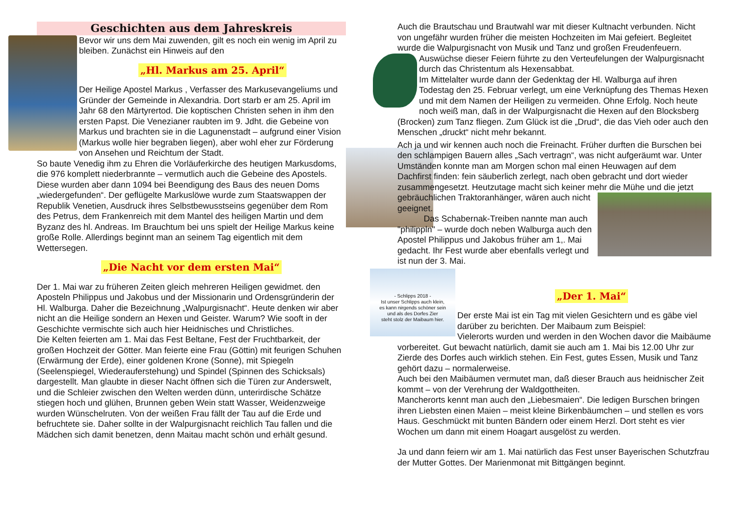Geschichten aus dem Jahreskreis
Bevor wir uns dem Mai zuwenden, gilt es noch ein wenig im April zu bleiben. Zunächst ein Hinweis auf den
„Hl. Markus am 25. April“
Der Heilige Apostel Markus , Verfasser des Markusevangeliums und Gründer der Gemeinde in Alexandria. Dort starb er am 25. April im Jahr 68 den Märtyrertod. Die koptischen Christen sehen in ihm den ersten Papst. Die Venezianer raubten im 9. Jdht. die Gebeine von Markus und brachten sie in die Lagunenstadt – aufgrund einer Vision (Markus wolle hier begraben liegen), aber wohl eher zur Förderung von Ansehen und Reichtum der Stadt.
So baute Venedig ihm zu Ehren die Vorläuferkirche des heutigen Markusdoms, die 976 komplett niederbrannte – vermutlich auch die Gebeine des Apostels. Diese wurden aber dann 1094 bei Beendigung des Baus des neuen Doms „wiedergefunden“. Der geflügelte Markuslöwe wurde zum Staatswappen der Republik Venetien, Ausdruck ihres Selbstbewusstseins gegenüber dem Rom des Petrus, dem Frankenreich mit dem Mantel des heiligen Martin und dem Byzanz des hl. Andreas. Im Brauchtum bei uns spielt der Heilige Markus keine große Rolle. Allerdings beginnt man an seinem Tag eigentlich mit dem Wettersegen.
„Die Nacht vor dem ersten Mai“
Der 1. Mai war zu früheren Zeiten gleich mehreren Heiligen gewidmet. den Aposteln Philippus und Jakobus und der Missionarin und Ordensgründerin der Hl. Walburga. Daher die Bezeichnung „Walpurgisnacht“. Heute denken wir aber nicht an die Heilige sondern an Hexen und Geister. Warum? Wie sooft in der Geschichte vermischte sich auch hier Heidnisches und Christliches.
Die Kelten feierten am 1. Mai das Fest Beltane, Fest der Fruchtbarkeit, der großen Hochzeit der Götter. Man feierte eine Frau (Göttin) mit feurigen Schuhen (Erwärmung der Erde), einer goldenen Krone (Sonne), mit Spiegeln (Seelenspiegel, Wiederauferstehung) und Spindel (Spinnen des Schicksals) dargestellt. Man glaubte in dieser Nacht öffnen sich die Türen zur Anderswelt, und die Schleier zwischen den Welten werden dünn, unterirdische Schätze stiegen hoch und glühen, Brunnen geben Wein statt Wasser, Weidenzweige wurden Wünschelruten. Von der weißen Frau fällt der Tau auf die Erde und befruchtete sie. Daher sollte in der Walpurgisnacht reichlich Tau fallen und die Mädchen sich damit benetzen, denn Maitau macht schön und erhält gesund.
Auch die Brautschau und Brautwahl war mit dieser Kultnacht verbunden. Nicht von ungefähr wurden früher die meisten Hochzeiten im Mai gefeiert. Begleitet wurde die Walpurgisnacht von Musik und Tanz und großen Freudenfeuern. Auswüchse dieser Feiern führte zu den Verteufelungen der Walpurgisnacht durch das Christentum als Hexensabbat.
Im Mittelalter wurde dann der Gedenktag der Hl. Walburga auf ihren Todestag den 25. Februar verlegt, um eine Verknüpfung des Themas Hexen und mit dem Namen der Heiligen zu vermeiden. Ohne Erfolg. Noch heute noch weiß man, daß in der Walpurgisnacht die Hexen auf den Blocksberg (Brocken) zum Tanz fliegen. Zum Glück ist die „Drud“, die das Vieh oder auch den Menschen „druckt“ nicht mehr bekannt.
Ach ja und wir kennen auch noch die Freinacht. Früher durften die Burschen bei den schlampigen Bauern alles „Sach vertragn“, was nicht aufgeräumt war. Unter Umständen konnte man am Morgen schon mal einen Heuwagen auf dem Dachfirst finden: fein säuberlich zerlegt, nach oben gebracht und dort wieder zusammengesetzt. Heutzutage macht sich keiner mehr die Mühe und die jetzt gebräuchlichen Traktoranhänger, wären auch nicht geeignet.
Das Schabernak-Treiben nannte man auch "philippln" – wurde doch neben Walburga auch den Apostel Philippus und Jakobus früher am 1,. Mai gedacht. Ihr Fest wurde aber ebenfalls verlegt und ist nun der 3. Mai.
- Schlipps 2018 -
Ist unser Schlipps auch klein,
es kann nirgends schöner sein
und als des Dorfes Zier
steht stolz der Maibaum hier.
„Der 1. Mai“
Der erste Mai ist ein Tag mit vielen Gesichtern und es gäbe viel darüber zu berichten. Der Maibaum zum Beispiel:
Vielerorts wurden und werden in den Wochen davor die Maibäume vorbereitet. Gut bewacht natürlich, damit sie auch am 1. Mai bis 12.00 Uhr zur Zierde des Dorfes auch wirklich stehen. Ein Fest, gutes Essen, Musik und Tanz gehört dazu – normalerweise.
Auch bei den Maibäumen vermutet man, daß dieser Brauch aus heidnischer Zeit kommt – von der Verehrung der Waldgottheiten.
Mancherorts kennt man auch den „Liebesmaien“. Die ledigen Burschen bringen ihren Liebsten einen Maien – meist kleine Birkenbäumchen – und stellen es vors Haus. Geschmückt mit bunten Bändern oder einem Herzl. Dort steht es vier Wochen um dann mit einem Hoagart ausgelöst zu werden.
Ja und dann feiern wir am 1. Mai natürlich das Fest unser Bayerischen Schutzfrau der Mutter Gottes. Der Marienmonat mit Bittgängen beginnt.